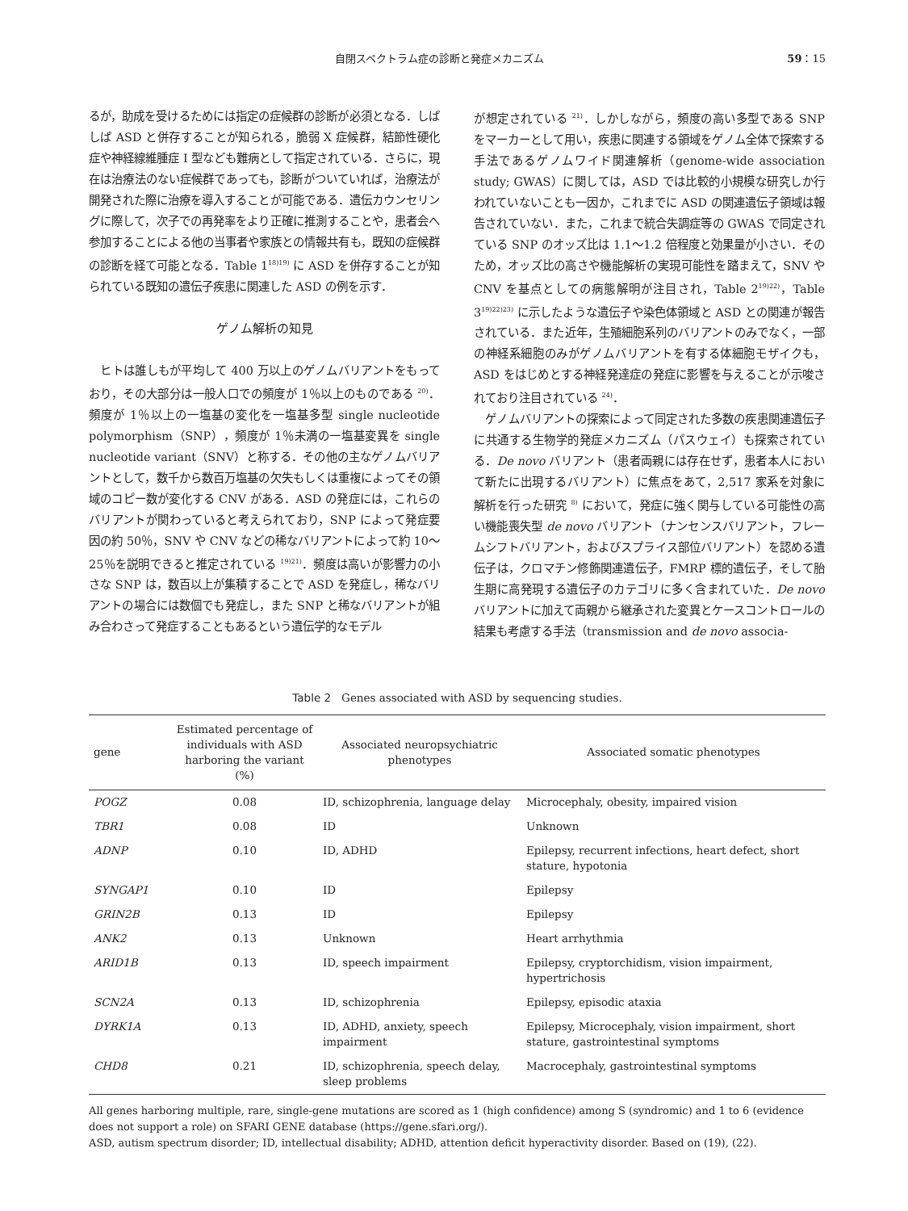自閉スペクトラム症の診断と発症メカニズム 59：15
るが，助成を受けるためには指定の症候群の診断が必須となる．しばしば ASD と併存することが知られる，脆弱 X 症候群，結節性硬化症や神経線維腫症 I 型なども難病として指定されている．さらに，現在は治療法のない症候群であっても，診断がついていれば，治療法が開発された際に治療を導入することが可能である．遺伝カウンセリングに際して，次子での再発率をより正確に推測することや，患者会へ参加することによる他の当事者や家族との情報共有も，既知の症候群の診断を経て可能となる．Table 1<sup>18)19)</sup> に ASD を併存することが知られている既知の遺伝子疾患に関連した ASD の例を示す．
ゲノム解析の知見
ヒトは誰しもが平均して 400 万以上のゲノムバリアントをもっており，その大部分は一般人口での頻度が 1％以上のものである <sup>20)</sup>．頻度が 1％以上の一塩基の変化を一塩基多型 single nucleotide polymorphism（SNP），頻度が 1％未満の一塩基変異を single nucleotide variant（SNV）と称する．その他の主なゲノムバリアントとして，数千から数百万塩基の欠失もしくは重複によってその領域のコピー数が変化する CNV がある．ASD の発症には，これらのバリアントが関わっていると考えられており，SNP によって発症要因の約 50％，SNV や CNV などの稀なバリアントによって約 10〜25％を説明できると推定されている <sup>19)21)</sup>．頻度は高いが影響力の小さな SNP は，数百以上が集積することで ASD を発症し，稀なバリアントの場合には数個でも発症し，また SNP と稀なバリアントが組み合わさって発症することもあるという遺伝学的なモデル
が想定されている <sup>21)</sup>．しかしながら，頻度の高い多型である SNP をマーカーとして用い，疾患に関連する領域をゲノム全体で探索する手法であるゲノムワイド関連解析（genome-wide association study; GWAS）に関しては，ASD では比較的小規模な研究しか行われていないことも一因か，これまでに ASD の関連遺伝子領域は報告されていない．また，これまで統合失調症等の GWAS で同定されている SNP のオッズ比は 1.1〜1.2 倍程度と効果量が小さい．そのため，オッズ比の高さや機能解析の実現可能性を踏まえて，SNV や CNV を基点としての病態解明が注目され，Table 2<sup>19)22)</sup>，Table 3<sup>19)22)23)</sup> に示したような遺伝子や染色体領域と ASD との関連が報告されている．また近年，生殖細胞系列のバリアントのみでなく，一部の神経系細胞のみがゲノムバリアントを有する体細胞モザイクも，ASD をはじめとする神経発達症の発症に影響を与えることが示唆されており注目されている <sup>24)</sup>．
ゲノムバリアントの探索によって同定された多数の疾患関連遺伝子に共通する生物学的発症メカニズム（パスウェイ）も探索されている．De novo バリアント（患者両親には存在せず，患者本人において新たに出現するバリアント）に焦点をあて，2,517 家系を対象に解析を行った研究 <sup>8)</sup> において，発症に強く関与している可能性の高い機能喪失型 de novo バリアント（ナンセンスバリアント，フレームシフトバリアント，およびスプライス部位バリアント）を認める遺伝子は，クロマチン修飾関連遺伝子，FMRP 標的遺伝子，そして胎生期に高発現する遺伝子のカテゴリに多く含まれていた．De novo バリアントに加えて両親から継承された変異とケースコントロールの結果も考慮する手法（transmission and de novo associa-
Table 2　Genes associated with ASD by sequencing studies.
| gene | Estimated percentage of individuals with ASD harboring the variant (%) | Associated neuropsychiatric phenotypes | Associated somatic phenotypes |
| --- | --- | --- | --- |
| POGZ | 0.08 | ID, schizophrenia, language delay | Microcephaly, obesity, impaired vision |
| TBR1 | 0.08 | ID | Unknown |
| ADNP | 0.10 | ID, ADHD | Epilepsy, recurrent infections, heart defect, short stature, hypotonia |
| SYNGAP1 | 0.10 | ID | Epilepsy |
| GRIN2B | 0.13 | ID | Epilepsy |
| ANK2 | 0.13 | Unknown | Heart arrhythmia |
| ARID1B | 0.13 | ID, speech impairment | Epilepsy, cryptorchidism, vision impairment, hypertrichosis |
| SCN2A | 0.13 | ID, schizophrenia | Epilepsy, episodic ataxia |
| DYRK1A | 0.13 | ID, ADHD, anxiety, speech impairment | Epilepsy, Microcephaly, vision impairment, short stature, gastrointestinal symptoms |
| CHD8 | 0.21 | ID, schizophrenia, speech delay, sleep problems | Macrocephaly, gastrointestinal symptoms |
All genes harboring multiple, rare, single-gene mutations are scored as 1 (high confidence) among S (syndromic) and 1 to 6 (evidence does not support a role) on SFARI GENE database (https://gene.sfari.org/).
ASD, autism spectrum disorder; ID, intellectual disability; ADHD, attention deficit hyperactivity disorder. Based on (19), (22).